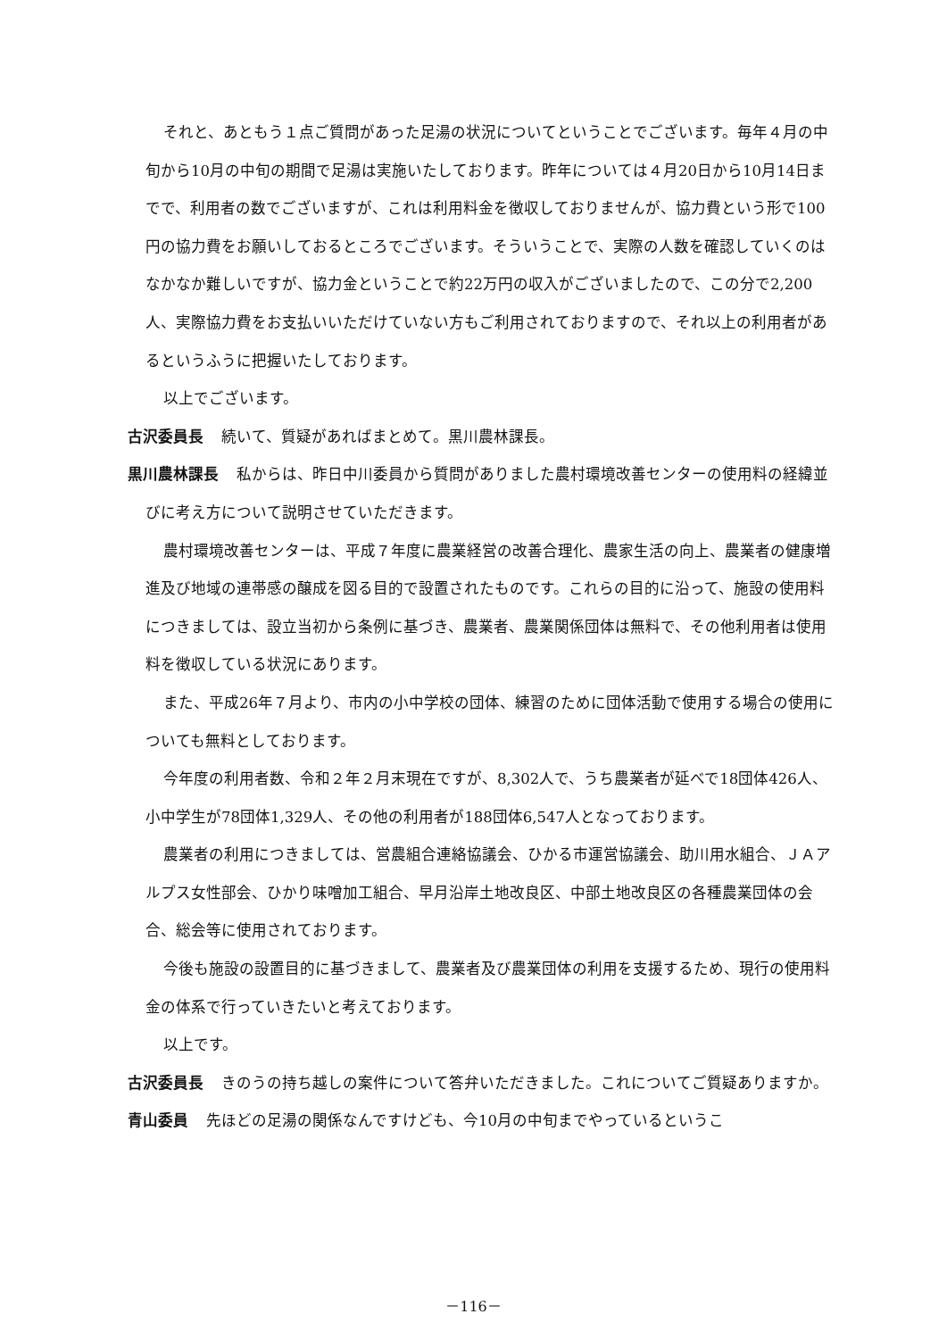それと、あともう１点ご質問があった足湯の状況についてということでございます。毎年４月の中旬から10月の中旬の期間で足湯は実施いたしております。昨年については４月20日から10月14日までで、利用者の数でございますが、これは利用料金を徴収しておりませんが、協力費という形で100円の協力費をお願いしておるところでございます。そういうことで、実際の人数を確認していくのはなかなか難しいですが、協力金ということで約22万円の収入がございましたので、この分で2,200人、実際協力費をお支払いいただけていない方もご利用されておりますので、それ以上の利用者があるというふうに把握いたしております。
以上でございます。
古沢委員長 続いて、質疑があればまとめて。黒川農林課長。
黒川農林課長 私からは、昨日中川委員から質問がありました農村環境改善センターの使用料の経緯並びに考え方について説明させていただきます。
農村環境改善センターは、平成７年度に農業経営の改善合理化、農家生活の向上、農業者の健康増進及び地域の連帯感の醸成を図る目的で設置されたものです。これらの目的に沿って、施設の使用料につきましては、設立当初から条例に基づき、農業者、農業関係団体は無料で、その他利用者は使用料を徴収している状況にあります。
また、平成26年７月より、市内の小中学校の団体、練習のために団体活動で使用する場合の使用についても無料としております。
今年度の利用者数、令和２年２月末現在ですが、8,302人で、うち農業者が延べで18団体426人、小中学生が78団体1,329人、その他の利用者が188団体6,547人となっております。
農業者の利用につきましては、営農組合連絡協議会、ひかる市運営協議会、助川用水組合、ＪＡアルプス女性部会、ひかり味噌加工組合、早月沿岸土地改良区、中部土地改良区の各種農業団体の会合、総会等に使用されております。
今後も施設の設置目的に基づきまして、農業者及び農業団体の利用を支援するため、現行の使用料金の体系で行っていきたいと考えております。
以上です。
古沢委員長 きのうの持ち越しの案件について答弁いただきました。これについてご質疑ありますか。
青山委員 先ほどの足湯の関係なんですけども、今10月の中旬までやっているというこ
－116－